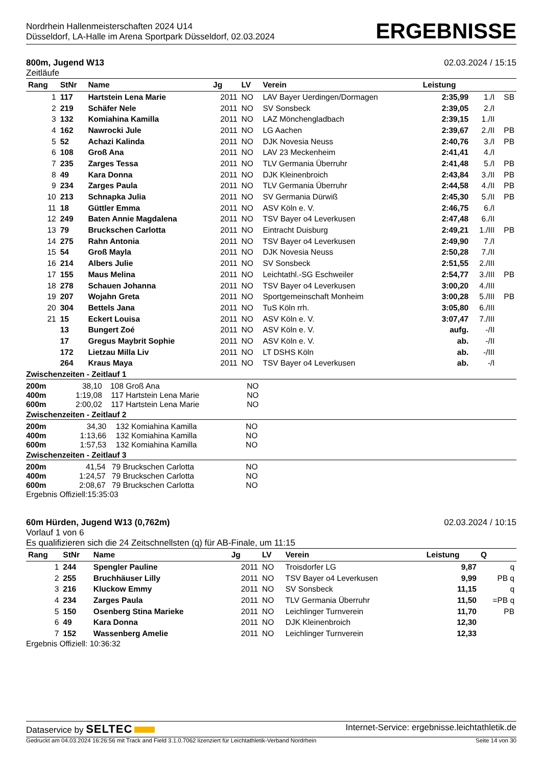Nordrhein Hallenmeisterschaften 2024 U14
Düsseldorf, LA-Halle im Arena Sportpark Düsseldorf, 02.03.2024
ERGEBNISSE
800m, Jugend W13 02.03.2024 / 15:15
Zeitläufe
| Rang | StNr | Name | Jg | LV | Verein | Leistung | | |
| --- | --- | --- | --- | --- | --- | --- | --- | --- |
| 1 | 117 | Hartstein Lena Marie | 2011 | NO | LAV Bayer Uerdingen/Dormagen | 2:35,99 | 1./I | SB |
| 2 | 219 | Schäfer Nele | 2011 | NO | SV Sonsbeck | 2:39,05 | 2./I | |
| 3 | 132 | Komiahina Kamilla | 2011 | NO | LAZ Mönchengladbach | 2:39,15 | 1./II | |
| 4 | 162 | Nawrocki Jule | 2011 | NO | LG Aachen | 2:39,67 | 2./II | PB |
| 5 | 52 | Achazi Kalinda | 2011 | NO | DJK Novesia Neuss | 2:40,76 | 3./I | PB |
| 6 | 108 | Groß Ana | 2011 | NO | LAV 23 Meckenheim | 2:41,41 | 4./I | |
| 7 | 235 | Zarges Tessa | 2011 | NO | TLV Germania Überruhr | 2:41,48 | 5./I | PB |
| 8 | 49 | Kara Donna | 2011 | NO | DJK Kleinenbroich | 2:43,84 | 3./II | PB |
| 9 | 234 | Zarges Paula | 2011 | NO | TLV Germania Überruhr | 2:44,58 | 4./II | PB |
| 10 | 213 | Schnapka Julia | 2011 | NO | SV Germania Dürwiß | 2:45,30 | 5./II | PB |
| 11 | 18 | Güttler Emma | 2011 | NO | ASV Köln e. V. | 2:46,75 | 6./I | |
| 12 | 249 | Baten Annie Magdalena | 2011 | NO | TSV Bayer o4 Leverkusen | 2:47,48 | 6./II | |
| 13 | 79 | Bruckschen Carlotta | 2011 | NO | Eintracht Duisburg | 2:49,21 | 1./III | PB |
| 14 | 275 | Rahn Antonia | 2011 | NO | TSV Bayer o4 Leverkusen | 2:49,90 | 7./I | |
| 15 | 54 | Groß Mayla | 2011 | NO | DJK Novesia Neuss | 2:50,28 | 7./II | |
| 16 | 214 | Albers Julie | 2011 | NO | SV Sonsbeck | 2:51,55 | 2./III | |
| 17 | 155 | Maus Melina | 2011 | NO | Leichtathl.-SG Eschweiler | 2:54,77 | 3./III | PB |
| 18 | 278 | Schauen Johanna | 2011 | NO | TSV Bayer o4 Leverkusen | 3:00,20 | 4./III | |
| 19 | 207 | Wojahn Greta | 2011 | NO | Sportgemeinschaft Monheim | 3:00,28 | 5./III | PB |
| 20 | 304 | Bettels Jana | 2011 | NO | TuS Köln rrh. | 3:05,80 | 6./III | |
| 21 | 15 | Eckert Louisa | 2011 | NO | ASV Köln e. V. | 3:07,47 | 7./III | |
| | 13 | Bungert Zoé | 2011 | NO | ASV Köln e. V. | aufg. | -/II | |
| | 17 | Gregus Maybrit Sophie | 2011 | NO | ASV Köln e. V. | ab. | -/II | |
| | 172 | Lietzau Milla Liv | 2011 | NO | LT DSHS Köln | ab. | -/III | |
| | 264 | Kraus Maya | 2011 | NO | TSV Bayer o4 Leverkusen | ab. | -/I | |
Zwischenzeiten - Zeitlauf 1
| 200m | 38,10 | 108 | Groß Ana | NO |
| 400m | 1:19,08 | 117 | Hartstein Lena Marie | NO |
| 600m | 2:00,02 | 117 | Hartstein Lena Marie | NO |
Zwischenzeiten - Zeitlauf 2
| 200m | 34,30 | 132 | Komiahina Kamilla | NO |
| 400m | 1:13,66 | 132 | Komiahina Kamilla | NO |
| 600m | 1:57,53 | 132 | Komiahina Kamilla | NO |
Zwischenzeiten - Zeitlauf 3
| 200m | 41,54 | 79 | Bruckschen Carlotta | NO |
| 400m | 1:24,57 | 79 | Bruckschen Carlotta | NO |
| 600m | 2:08,67 | 79 | Bruckschen Carlotta | NO |
Ergebnis Offiziell:15:35:03
60m Hürden, Jugend W13 (0,762m) 02.03.2024 / 10:15
Vorlauf 1 von 6
Es qualifizieren sich die 24 Zeitschnellsten (q) für AB-Finale, um 11:15
| Rang | StNr | Name | Jg | LV | Verein | Leistung | Q |
| --- | --- | --- | --- | --- | --- | --- | --- |
| 1 | 244 | Spengler Pauline | 2011 | NO | Troisdorfer LG | 9,87 | q |
| 2 | 255 | Bruchhäuser Lilly | 2011 | NO | TSV Bayer o4 Leverkusen | 9,99 | PB q |
| 3 | 216 | Kluckow Emmy | 2011 | NO | SV Sonsbeck | 11,15 | q |
| 4 | 234 | Zarges Paula | 2011 | NO | TLV Germania Überruhr | 11,50 | =PB q |
| 5 | 150 | Osenberg Stina Marieke | 2011 | NO | Leichlinger Turnverein | 11,70 | PB |
| 6 | 49 | Kara Donna | 2011 | NO | DJK Kleinenbroich | 12,30 | |
| 7 | 152 | Wassenberg Amelie | 2011 | NO | Leichlinger Turnverein | 12,33 | |
Ergebnis Offiziell: 10:36:32
Dataservice by SELTEC Internet-Service: ergebnisse.leichtathletik.de
Gedruckt am 04.03.2024 16:26:56 mit Track and Field 3.1.0.7062 lizenziert für Leichtathletik-Verband Nordrhein Seite 14 von 30